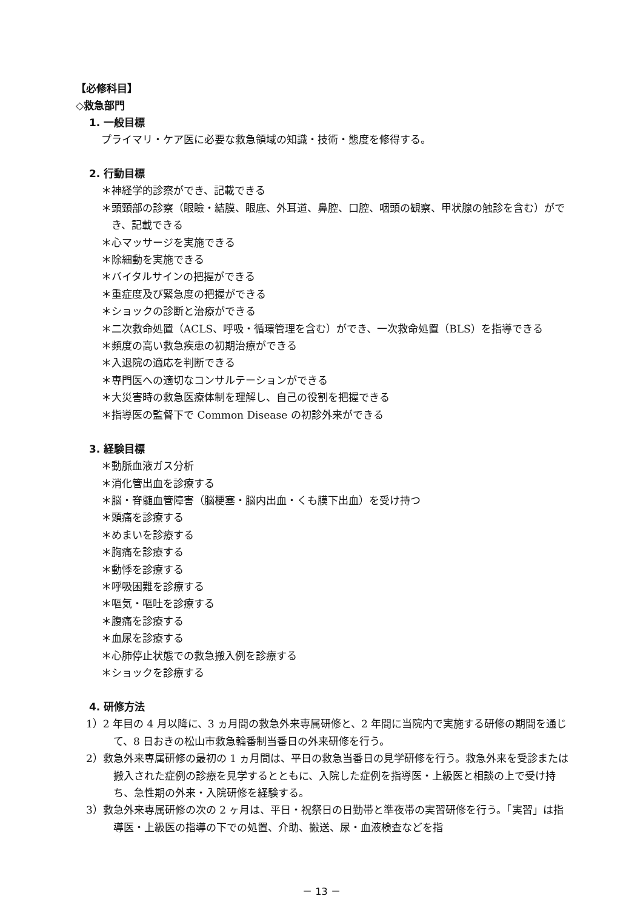【必修科目】
◇救急部門
1. 一般目標
プライマリ・ケア医に必要な救急領域の知識・技術・態度を修得する。
2. 行動目標
＊神経学的診察ができ、記載できる
＊頭頸部の診察（眼瞼・結膜、眼底、外耳道、鼻腔、口腔、咽頭の観察、甲状腺の触診を含む）ができ、記載できる
＊心マッサージを実施できる
＊除細動を実施できる
＊バイタルサインの把握ができる
＊重症度及び緊急度の把握ができる
＊ショックの診断と治療ができる
＊二次救命処置（ACLS、呼吸・循環管理を含む）ができ、一次救命処置（BLS）を指導できる
＊頻度の高い救急疾患の初期治療ができる
＊入退院の適応を判断できる
＊専門医への適切なコンサルテーションができる
＊大災害時の救急医療体制を理解し、自己の役割を把握できる
＊指導医の監督下で Common Disease の初診外来ができる
3. 経験目標
＊動脈血液ガス分析
＊消化管出血を診療する
＊脳・脊髄血管障害（脳梗塞・脳内出血・くも膜下出血）を受け持つ
＊頭痛を診療する
＊めまいを診療する
＊胸痛を診療する
＊動悸を診療する
＊呼吸困難を診療する
＊嘔気・嘔吐を診療する
＊腹痛を診療する
＊血尿を診療する
＊心肺停止状態での救急搬入例を診療する
＊ショックを診療する
4. 研修方法
1）2 年目の 4 月以降に、3 ヵ月間の救急外来専属研修と、2 年間に当院内で実施する研修の期間を通じて、8 日おきの松山市救急輪番制当番日の外来研修を行う。
2）救急外来専属研修の最初の 1 ヵ月間は、平日の救急当番日の見学研修を行う。救急外来を受診または搬入された症例の診療を見学するとともに、入院した症例を指導医・上級医と相談の上で受け持ち、急性期の外来・入院研修を経験する。
3）救急外来専属研修の次の 2 ヶ月は、平日・祝祭日の日勤帯と準夜帯の実習研修を行う。「実習」は指導医・上級医の指導の下での処置、介助、搬送、尿・血液検査などを指
－ 13 －